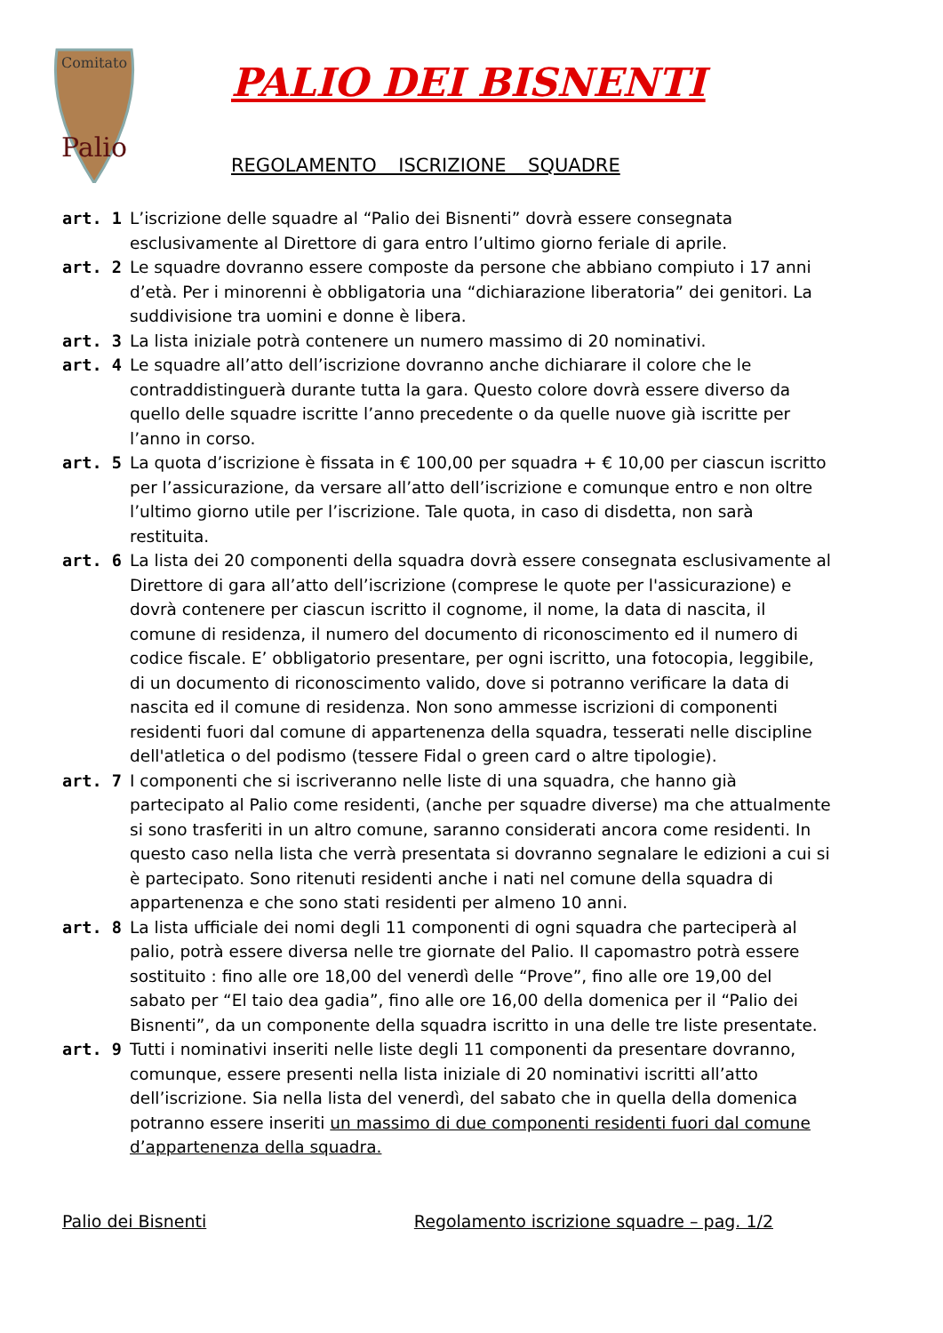Comitato
Palio
PALIO DEI BISNENTI
REGOLAMENTO ISCRIZIONE SQUADRE
art. 1 L’iscrizione delle squadre al “Palio dei Bisnenti” dovrà essere consegnata esclusivamente al Direttore di gara entro l’ultimo giorno feriale di aprile.
art. 2 Le squadre dovranno essere composte da persone che abbiano compiuto i 17 anni d’età. Per i minorenni è obbligatoria una “dichiarazione liberatoria” dei genitori. La suddivisione tra uomini e donne è libera.
art. 3 La lista iniziale potrà contenere un numero massimo di 20 nominativi.
art. 4 Le squadre all’atto dell’iscrizione dovranno anche dichiarare il colore che le contraddistinguerà durante tutta la gara. Questo colore dovrà essere diverso da quello delle squadre iscritte l’anno precedente o da quelle nuove già iscritte per l’anno in corso.
art. 5 La quota d’iscrizione è fissata in € 100,00 per squadra + € 10,00 per ciascun iscritto per l’assicurazione, da versare all’atto dell’iscrizione e comunque entro e non oltre l’ultimo giorno utile per l’iscrizione. Tale quota, in caso di disdetta, non sarà restituita.
art. 6 La lista dei 20 componenti della squadra dovrà essere consegnata esclusivamente al Direttore di gara all’atto dell’iscrizione (comprese le quote per l'assicurazione) e dovrà contenere per ciascun iscritto il cognome, il nome, la data di nascita, il comune di residenza, il numero del documento di riconoscimento ed il numero di codice fiscale. E’ obbligatorio presentare, per ogni iscritto, una fotocopia, leggibile, di un documento di riconoscimento valido, dove si potranno verificare la data di nascita ed il comune di residenza. Non sono ammesse iscrizioni di componenti residenti fuori dal comune di appartenenza della squadra, tesserati nelle discipline dell'atletica o del podismo (tessere Fidal o green card o altre tipologie).
art. 7 I componenti che si iscriveranno nelle liste di una squadra, che hanno già partecipato al Palio come residenti, (anche per squadre diverse) ma che attualmente si sono trasferiti in un altro comune, saranno considerati ancora come residenti. In questo caso nella lista che verrà presentata si dovranno segnalare le edizioni a cui si è partecipato. Sono ritenuti residenti anche i nati nel comune della squadra di appartenenza e che sono stati residenti per almeno 10 anni.
art. 8 La lista ufficiale dei nomi degli 11 componenti di ogni squadra che parteciperà al palio, potrà essere diversa nelle tre giornate del Palio. Il capomastro potrà essere sostituito : fino alle ore 18,00 del venerdì delle “Prove”, fino alle ore 19,00 del sabato per “El taio dea gadia”, fino alle ore 16,00 della domenica per il “Palio dei Bisnenti”, da un componente della squadra iscritto in una delle tre liste presentate.
art. 9 Tutti i nominativi inseriti nelle liste degli 11 componenti da presentare dovranno, comunque, essere presenti nella lista iniziale di 20 nominativi iscritti all’atto dell’iscrizione. Sia nella lista del venerdì, del sabato che in quella della domenica potranno essere inseriti un massimo di due componenti residenti fuori dal comune d’appartenenza della squadra.
Palio dei Bisnenti Regolamento iscrizione squadre – pag. 1/2